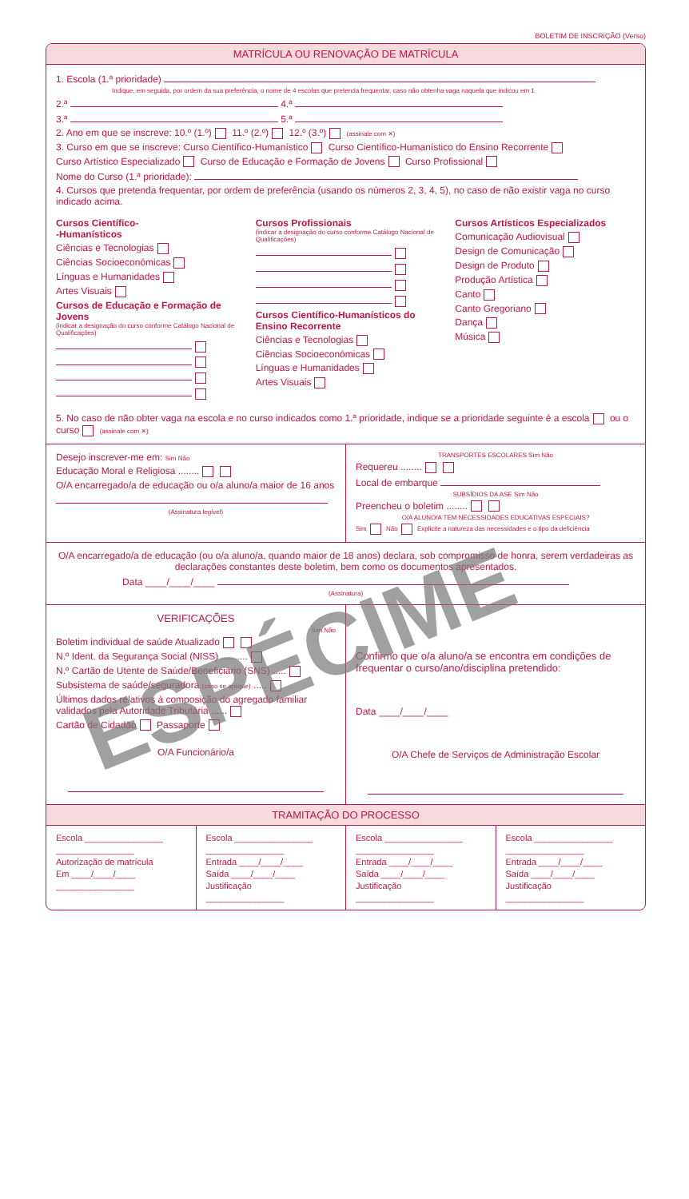BOLETIM DE INSCRIÇÃO (Verso)
MATRÍCULA OU RENOVAÇÃO DE MATRÍCULA
1. Escola (1.ª prioridade)
Indique, em seguida, por ordem da sua preferência, o nome de 4 escolas que pretenda frequentar, caso não obtenha vaga naquela que indicou em 1
2.ª 4.ª
3.ª 5.ª
2. Ano em que se inscreve: 10.º (1.º) 11.º (2.º) 12.º (3.º) (assinale com ✕)
3. Curso em que se inscreve: Curso Científico-Humanístico Curso Científico-Humanístico do Ensino Recorrente
Curso Artístico Especializado Curso de Educação e Formação de Jovens Curso Profissional
Nome do Curso (1.ª prioridade):
4. Cursos que pretenda frequentar, por ordem de preferência (usando os números 2, 3, 4, 5), no caso de não existir vaga no curso indicado acima.
Cursos Científico-
-Humanísticos
Ciências e Tecnologias
Ciências Socioeconómicas
Línguas e Humanidades
Artes Visuais
Cursos de Educação e Formação de Jovens
(indicar a designação do curso conforme Catálogo Nacional de Qualificações)
Cursos Profissionais
(indicar a designação do curso conforme Catálogo Nacional de Qualificações)
Cursos Científico-Humanísticos do Ensino Recorrente
Ciências e Tecnologias
Ciências Socioeconómicas
Línguas e Humanidades
Artes Visuais
Cursos Artísticos Especializados
Comunicação Audiovisual
Design de Comunicação
Design de Produto
Produção Artística
Canto
Canto Gregoriano
Dança
Música
5. No caso de não obter vaga na escola e no curso indicados como 1.ª prioridade, indique se a prioridade seguinte é a escola ou o curso (assinale com ✕)
Desejo inscrever-me em: Sim Não
Educação Moral e Religiosa ........
O/A encarregado/a de educação ou o/a aluno/a maior de 16 anos
(Assinatura legível)
TRANSPORTES ESCOLARES Sim Não
Requereu ........
Local de embarque
SUBSÍDIOS DA ASE Sim Não
Preencheu o boletim ........
O/A ALUNO/A TEM NECESSIDADES EDUCATIVAS ESPECIAIS?
Sim Não Explicite a natureza das necessidades e o tipo da deficiência
O/A encarregado/a de educação (ou o/a aluno/a, quando maior de 18 anos) declara, sob compromisso de honra, serem verdadeiras as declarações constantes deste boletim, bem como os documentos apresentados.
Data ____/____/____
(Assinatura)
VERIFICAÇÕES
Sim Não
Boletim individual de saúde Atualizado
N.º Ident. da Segurança Social (NISS) ..........
N.º Cartão de Utente de Saúde/Beneficiário (SNS) .....
Subsistema de saúde/seguradora (caso se aplique) .....
Últimos dados relativos à composição do agregado familiar validados pela Autoridade Tributária ......
Cartão de Cidadão Passaporte
O/A Funcionário/a
Confirmo que o/a aluno/a se encontra em condições de frequentar o curso/ano/disciplina pretendido:
Data ____/____/____
O/A Chefe de Serviços de Administração Escolar
TRAMITAÇÃO DO PROCESSO
Escola ________________
________________
Autorização de matrícula
Em ____/____/____
________________
Escola ________________
________________
Entrada ____/____/____
Saída ____/____/____
Justificação
________________
Escola ________________
________________
Entrada ____/____/____
Saída ____/____/____
Justificação
________________
Escola ________________
________________
Entrada ____/____/____
Saída ____/____/____
Justificação
________________
ESPÉCIME